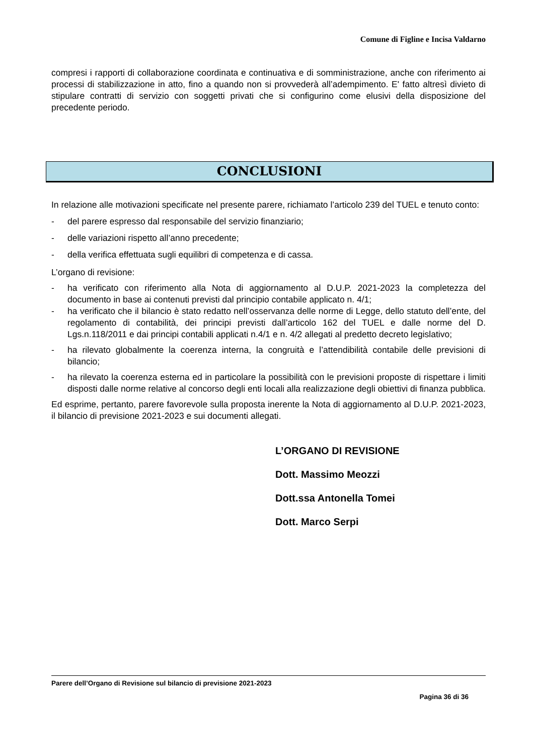Comune di Figline e Incisa Valdarno
compresi i rapporti di collaborazione coordinata e continuativa e di somministrazione, anche con riferimento ai processi di stabilizzazione in atto, fino a quando non si provvederà all’adempimento. E' fatto altresì divieto di stipulare contratti di servizio con soggetti privati che si configurino come elusivi della disposizione del precedente periodo.
CONCLUSIONI
In relazione alle motivazioni specificate nel presente parere, richiamato l’articolo 239 del TUEL e tenuto conto:
- del parere espresso dal responsabile del servizio finanziario;
- delle variazioni rispetto all’anno precedente;
- della verifica effettuata sugli equilibri di competenza e di cassa.
L’organo di revisione:
- ha verificato con riferimento alla Nota di aggiornamento al D.U.P. 2021-2023 la completezza del documento in base ai contenuti previsti dal principio contabile applicato n. 4/1;
- ha verificato che il bilancio è stato redatto nell’osservanza delle norme di Legge, dello statuto dell’ente, del regolamento di contabilità, dei principi previsti dall’articolo 162 del TUEL e dalle norme del D. Lgs.n.118/2011 e dai principi contabili applicati n.4/1 e n. 4/2 allegati al predetto decreto legislativo;
- ha rilevato globalmente la coerenza interna, la congruità e l’attendibilità contabile delle previsioni di bilancio;
- ha rilevato la coerenza esterna ed in particolare la possibilità con le previsioni proposte di rispettare i limiti disposti dalle norme relative al concorso degli enti locali alla realizzazione degli obiettivi di finanza pubblica.
Ed esprime, pertanto, parere favorevole sulla proposta inerente la Nota di aggiornamento al D.U.P. 2021-2023, il bilancio di previsione 2021-2023 e sui documenti allegati.
L’ORGANO DI REVISIONE
Dott. Massimo Meozzi
Dott.ssa Antonella Tomei
Dott. Marco Serpi
Parere dell’Organo di Revisione sul bilancio di previsione 2021-2023
Pagina 36 di 36